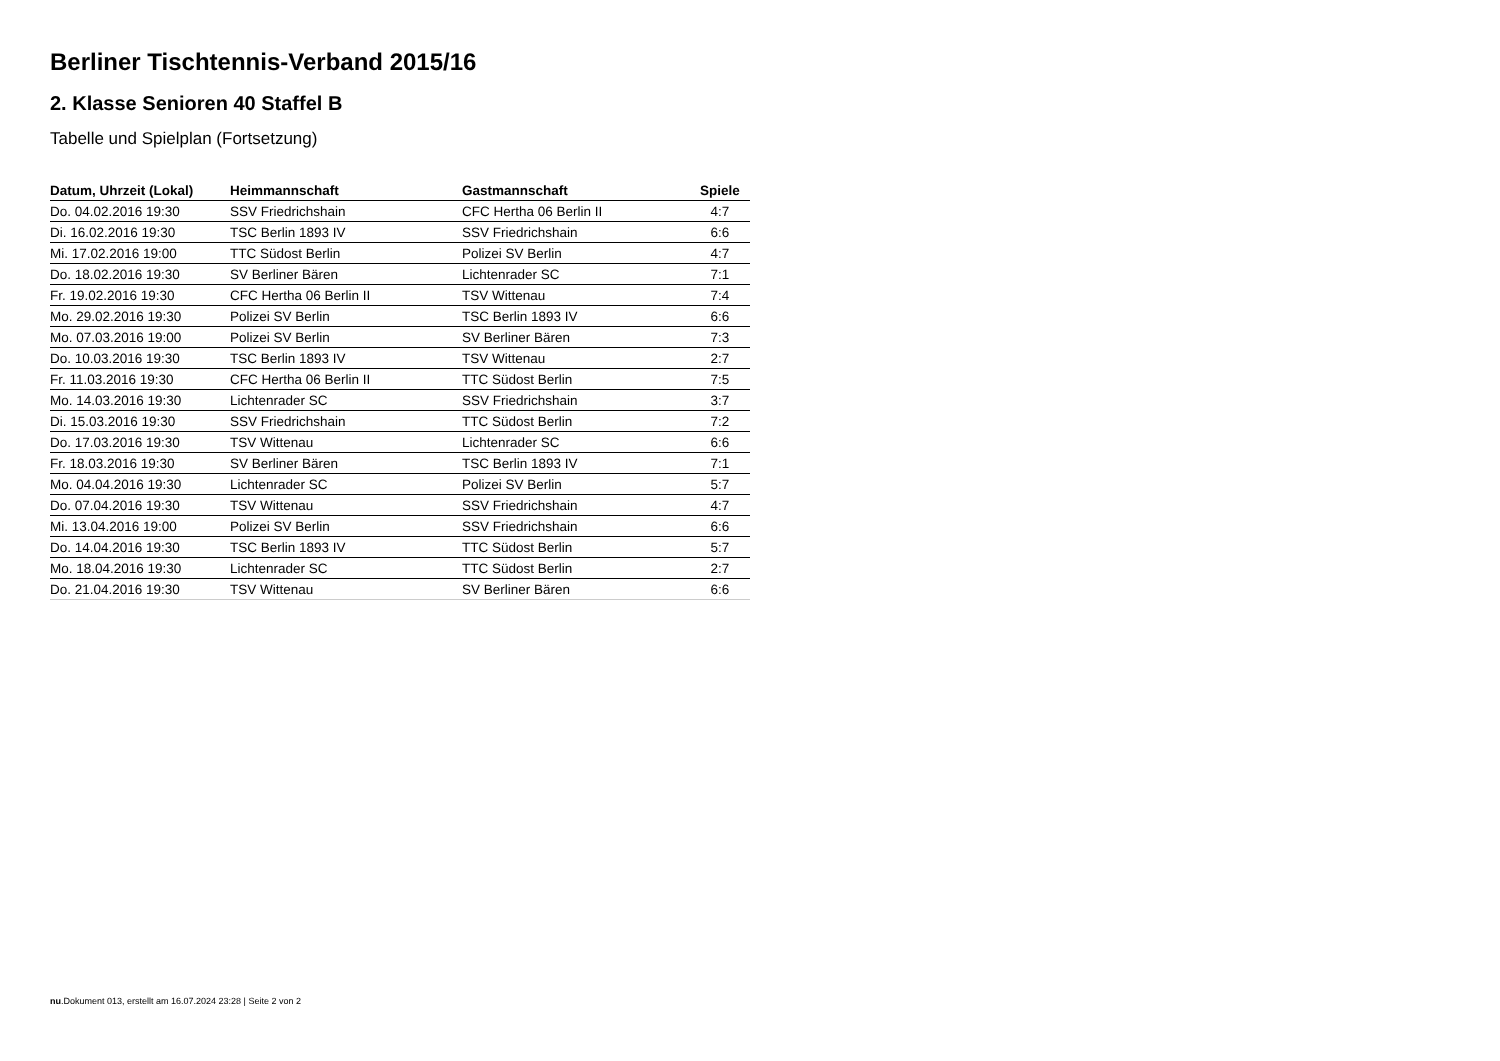Berliner Tischtennis-Verband 2015/16
2. Klasse Senioren 40 Staffel B
Tabelle und Spielplan (Fortsetzung)
| Datum, Uhrzeit (Lokal) | Heimmannschaft | Gastmannschaft | Spiele |
| --- | --- | --- | --- |
| Do. 04.02.2016 19:30 | SSV Friedrichshain | CFC Hertha 06 Berlin II | 4:7 |
| Di. 16.02.2016 19:30 | TSC Berlin 1893 IV | SSV Friedrichshain | 6:6 |
| Mi. 17.02.2016 19:00 | TTC Südost Berlin | Polizei SV Berlin | 4:7 |
| Do. 18.02.2016 19:30 | SV Berliner Bären | Lichtenrader SC | 7:1 |
| Fr. 19.02.2016 19:30 | CFC Hertha 06 Berlin II | TSV Wittenau | 7:4 |
| Mo. 29.02.2016 19:30 | Polizei SV Berlin | TSC Berlin 1893 IV | 6:6 |
| Mo. 07.03.2016 19:00 | Polizei SV Berlin | SV Berliner Bären | 7:3 |
| Do. 10.03.2016 19:30 | TSC Berlin 1893 IV | TSV Wittenau | 2:7 |
| Fr. 11.03.2016 19:30 | CFC Hertha 06 Berlin II | TTC Südost Berlin | 7:5 |
| Mo. 14.03.2016 19:30 | Lichtenrader SC | SSV Friedrichshain | 3:7 |
| Di. 15.03.2016 19:30 | SSV Friedrichshain | TTC Südost Berlin | 7:2 |
| Do. 17.03.2016 19:30 | TSV Wittenau | Lichtenrader SC | 6:6 |
| Fr. 18.03.2016 19:30 | SV Berliner Bären | TSC Berlin 1893 IV | 7:1 |
| Mo. 04.04.2016 19:30 | Lichtenrader SC | Polizei SV Berlin | 5:7 |
| Do. 07.04.2016 19:30 | TSV Wittenau | SSV Friedrichshain | 4:7 |
| Mi. 13.04.2016 19:00 | Polizei SV Berlin | SSV Friedrichshain | 6:6 |
| Do. 14.04.2016 19:30 | TSC Berlin 1893 IV | TTC Südost Berlin | 5:7 |
| Mo. 18.04.2016 19:30 | Lichtenrader SC | TTC Südost Berlin | 2:7 |
| Do. 21.04.2016 19:30 | TSV Wittenau | SV Berliner Bären | 6:6 |
nu.Dokument 013, erstellt am 16.07.2024 23:28 | Seite 2 von 2